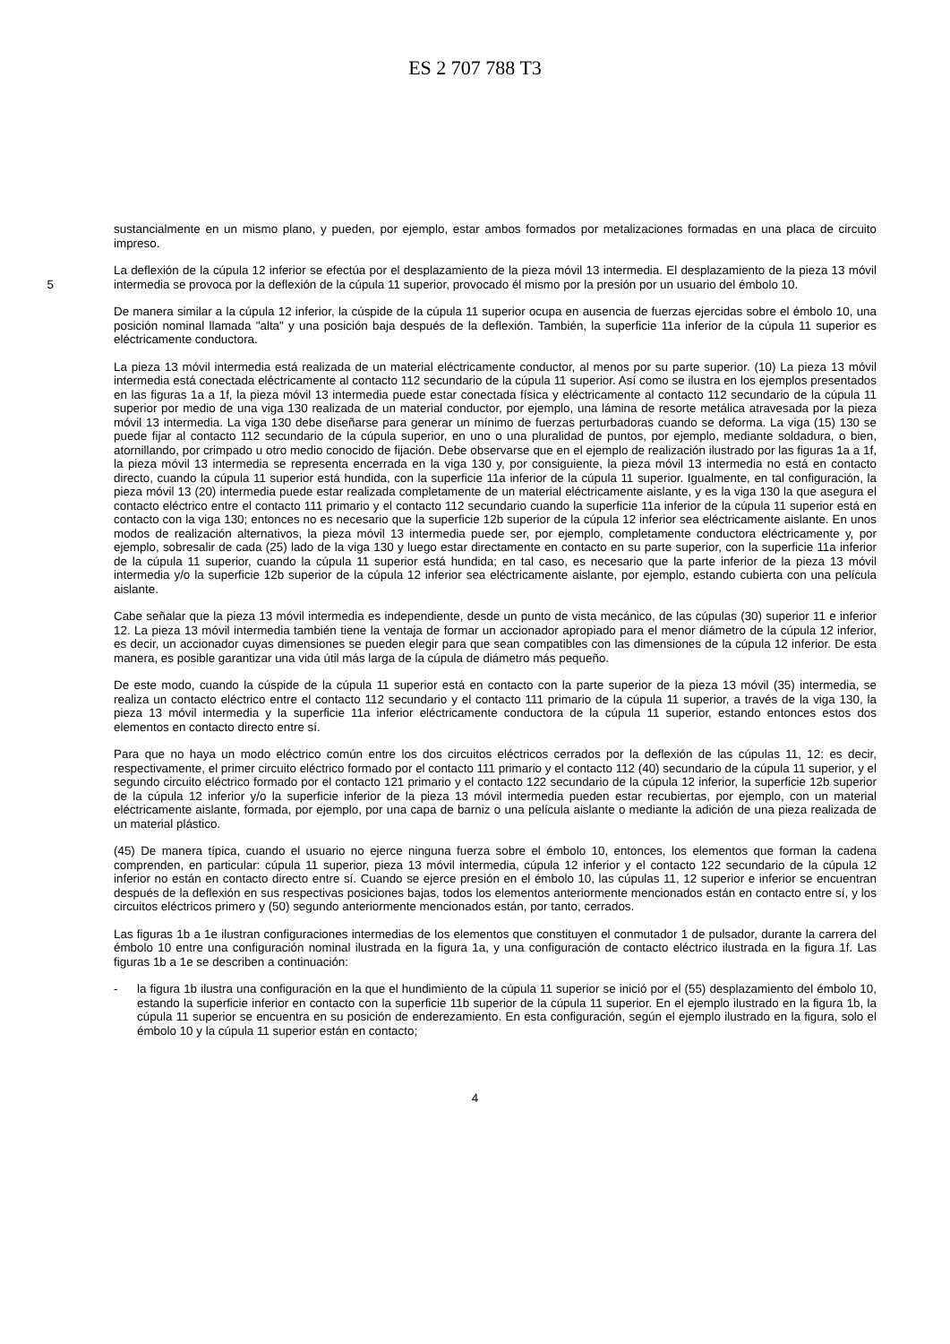ES 2 707 788 T3
sustancialmente en un mismo plano, y pueden, por ejemplo, estar ambos formados por metalizaciones formadas en una placa de circuito impreso.
La deflexión de la cúpula 12 inferior se efectúa por el desplazamiento de la pieza móvil 13 intermedia. El desplazamiento de la pieza 13 móvil intermedia se provoca por la deflexión de la cúpula 11 superior, provocado él mismo por la presión por un usuario del émbolo 10. 5
De manera similar a la cúpula 12 inferior, la cúspide de la cúpula 11 superior ocupa en ausencia de fuerzas ejercidas sobre el émbolo 10, una posición nominal llamada "alta" y una posición baja después de la deflexión. También, la superficie 11a inferior de la cúpula 11 superior es eléctricamente conductora.
La pieza 13 móvil intermedia está realizada de un material eléctricamente conductor, al menos por su parte superior. (10) La pieza 13 móvil intermedia está conectada eléctricamente al contacto 112 secundario de la cúpula 11 superior. Así como se ilustra en los ejemplos presentados en las figuras 1a a 1f, la pieza móvil 13 intermedia puede estar conectada física y eléctricamente al contacto 112 secundario de la cúpula 11 superior por medio de una viga 130 realizada de un material conductor, por ejemplo, una lámina de resorte metálica atravesada por la pieza móvil 13 intermedia. La viga 130 debe diseñarse para generar un mínimo de fuerzas perturbadoras cuando se deforma. La viga (15) 130 se puede fijar al contacto 112 secundario de la cúpula superior, en uno o una pluralidad de puntos, por ejemplo, mediante soldadura, o bien, atornillando, por crimpado u otro medio conocido de fijación. Debe observarse que en el ejemplo de realización ilustrado por las figuras 1a a 1f, la pieza móvil 13 intermedia se representa encerrada en la viga 130 y, por consiguiente, la pieza móvil 13 intermedia no está en contacto directo, cuando la cúpula 11 superior está hundida, con la superficie 11a inferior de la cúpula 11 superior. Igualmente, en tal configuración, la pieza móvil 13 (20) intermedia puede estar realizada completamente de un material eléctricamente aislante, y es la viga 130 la que asegura el contacto eléctrico entre el contacto 111 primario y el contacto 112 secundario cuando la superficie 11a inferior de la cúpula 11 superior está en contacto con la viga 130; entonces no es necesario que la superficie 12b superior de la cúpula 12 inferior sea eléctricamente aislante. En unos modos de realización alternativos, la pieza móvil 13 intermedia puede ser, por ejemplo, completamente conductora eléctricamente y, por ejemplo, sobresalir de cada (25) lado de la viga 130 y luego estar directamente en contacto en su parte superior, con la superficie 11a inferior de la cúpula 11 superior, cuando la cúpula 11 superior está hundida; en tal caso, es necesario que la parte inferior de la pieza 13 móvil intermedia y/o la superficie 12b superior de la cúpula 12 inferior sea eléctricamente aislante, por ejemplo, estando cubierta con una película aislante.
Cabe señalar que la pieza 13 móvil intermedia es independiente, desde un punto de vista mecánico, de las cúpulas (30) superior 11 e inferior 12. La pieza 13 móvil intermedia también tiene la ventaja de formar un accionador apropiado para el menor diámetro de la cúpula 12 inferior, es decir, un accionador cuyas dimensiones se pueden elegir para que sean compatibles con las dimensiones de la cúpula 12 inferior. De esta manera, es posible garantizar una vida útil más larga de la cúpula de diámetro más pequeño.
De este modo, cuando la cúspide de la cúpula 11 superior está en contacto con la parte superior de la pieza 13 móvil (35) intermedia, se realiza un contacto eléctrico entre el contacto 112 secundario y el contacto 111 primario de la cúpula 11 superior, a través de la viga 130, la pieza 13 móvil intermedia y la superficie 11a inferior eléctricamente conductora de la cúpula 11 superior, estando entonces estos dos elementos en contacto directo entre sí.
Para que no haya un modo eléctrico común entre los dos circuitos eléctricos cerrados por la deflexión de las cúpulas 11, 12: es decir, respectivamente, el primer circuito eléctrico formado por el contacto 111 primario y el contacto 112 (40) secundario de la cúpula 11 superior, y el segundo circuito eléctrico formado por el contacto 121 primario y el contacto 122 secundario de la cúpula 12 inferior, la superficie 12b superior de la cúpula 12 inferior y/o la superficie inferior de la pieza 13 móvil intermedia pueden estar recubiertas, por ejemplo, con un material eléctricamente aislante, formada, por ejemplo, por una capa de barniz o una película aislante o mediante la adición de una pieza realizada de un material plástico.
(45) De manera típica, cuando el usuario no ejerce ninguna fuerza sobre el émbolo 10, entonces, los elementos que forman la cadena comprenden, en particular: cúpula 11 superior, pieza 13 móvil intermedia, cúpula 12 inferior y el contacto 122 secundario de la cúpula 12 inferior no están en contacto directo entre sí. Cuando se ejerce presión en el émbolo 10, las cúpulas 11, 12 superior e inferior se encuentran después de la deflexión en sus respectivas posiciones bajas, todos los elementos anteriormente mencionados están en contacto entre sí, y los circuitos eléctricos primero y (50) segundo anteriormente mencionados están, por tanto, cerrados.
Las figuras 1b a 1e ilustran configuraciones intermedias de los elementos que constituyen el conmutador 1 de pulsador, durante la carrera del émbolo 10 entre una configuración nominal ilustrada en la figura 1a, y una configuración de contacto eléctrico ilustrada en la figura 1f. Las figuras 1b a 1e se describen a continuación:
- la figura 1b ilustra una configuración en la que el hundimiento de la cúpula 11 superior se inició por el (55) desplazamiento del émbolo 10, estando la superficie inferior en contacto con la superficie 11b superior de la cúpula 11 superior. En el ejemplo ilustrado en la figura 1b, la cúpula 11 superior se encuentra en su posición de enderezamiento. En esta configuración, según el ejemplo ilustrado en la figura, solo el émbolo 10 y la cúpula 11 superior están en contacto;
4